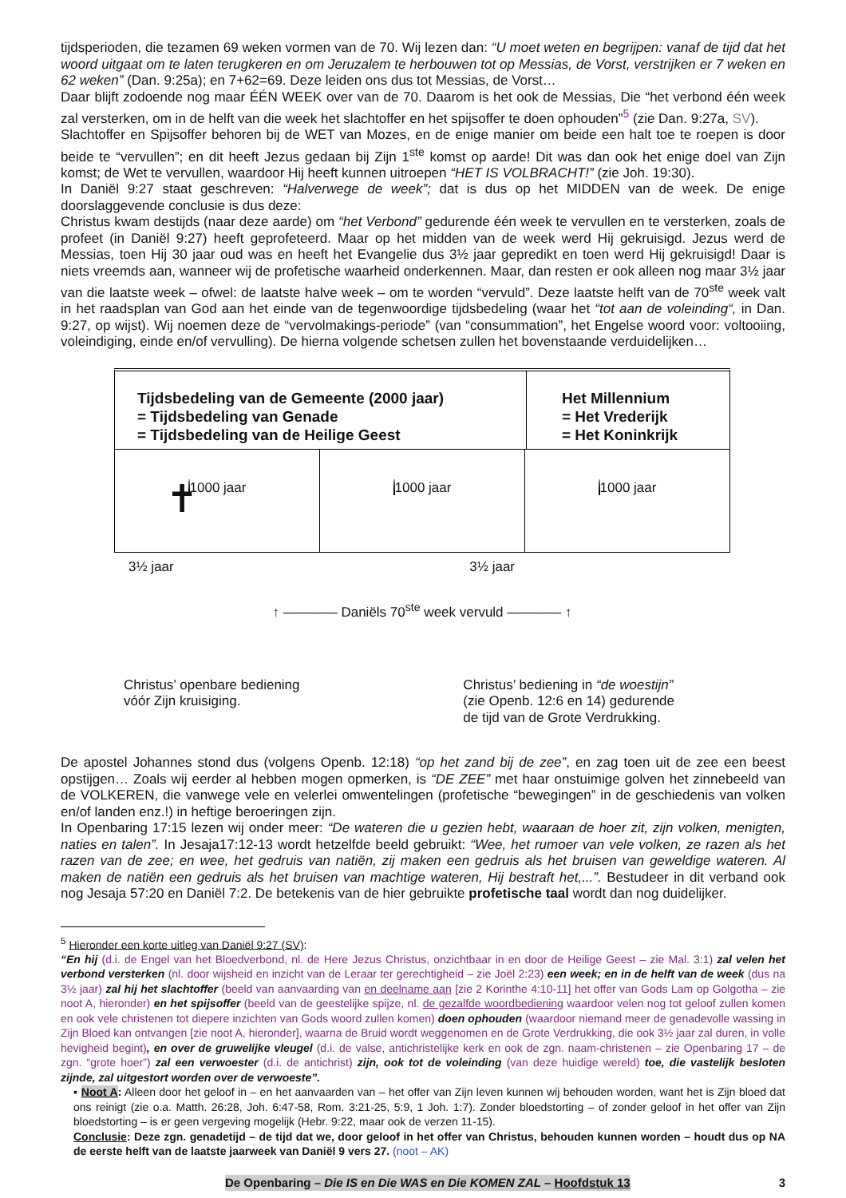tijdsperioden, die tezamen 69 weken vormen van de 70. Wij lezen dan: “U moet weten en begrijpen: vanaf de tijd dat het woord uitgaat om te laten terugkeren en om Jeruzalem te herbouwen tot op Messias, de Vorst, verstrijken er 7 weken en 62 weken” (Dan. 9:25a); en 7+62=69. Deze leiden ons dus tot Messias, de Vorst…
Daar blijft zodoende nog maar ÉÉN WEEK over van de 70. Daarom is het ook de Messias, Die “het verbond één week zal versterken, om in de helft van die week het slachtoffer en het spijsoffer te doen ophouden”<sup>5</sup> (zie Dan. 9:27a, SV).
Slachtoffer en Spijsoffer behoren bij de WET van Mozes, en de enige manier om beide een halt toe te roepen is door beide te “vervullen”; en dit heeft Jezus gedaan bij Zijn 1<sup>ste</sup> komst op aarde! Dit was dan ook het enige doel van Zijn komst; de Wet te vervullen, waardoor Hij heeft kunnen uitroepen “HET IS VOLBRACHT!” (zie Joh. 19:30).
In Daniël 9:27 staat geschreven: “Halverwege de week”; dat is dus op het MIDDEN van de week. De enige doorslaggevende conclusie is dus deze:
Christus kwam destijds (naar deze aarde) om “het Verbond” gedurende één week te vervullen en te versterken, zoals de profeet (in Daniël 9:27) heeft geprofeteerd. Maar op het midden van de week werd Hij gekruisigd. Jezus werd de Messias, toen Hij 30 jaar oud was en heeft het Evangelie dus 3½ jaar gepredikt en toen werd Hij gekruisigd! Daar is niets vreemds aan, wanneer wij de profetische waarheid onderkennen. Maar, dan resten er ook alleen nog maar 3½ jaar van die laatste week – ofwel: de laatste halve week – om te worden “vervuld”. Deze laatste helft van de 70<sup>ste</sup> week valt in het raadsplan van God aan het einde van de tegenwoordige tijdsbedeling (waar het “tot aan de voleinding“, in Dan. 9:27, op wijst). Wij noemen deze de “vervolmakings-periode” (van “consummation”, het Engelse woord voor: voltooiing, voleindiging, einde en/of vervulling). De hierna volgende schetsen zullen het bovenstaande verduidelijken…
Tijdsbedeling van de Gemeente (2000 jaar)
= Tijdsbedeling van Genade
= Tijdsbedeling van de Heilige Geest
Het Millennium
= Het Vrederijk
= Het Koninkrijk
1000 jaar
✝
1000 jaar 1000 jaar
3½ jaar 3½ jaar
↑ ———— Daniëls 70<sup>ste</sup> week vervuld ———— ↑
Christus’ openbare bediening
vóór Zijn kruisiging. Christus’ bediening in “de woestijn”
(zie Openb. 12:6 en 14) gedurende
de tijd van de Grote Verdrukking.
De apostel Johannes stond dus (volgens Openb. 12:18) “op het zand bij de zee”, en zag toen uit de zee een beest opstijgen… Zoals wij eerder al hebben mogen opmerken, is “DE ZEE” met haar onstuimige golven het zinnebeeld van de VOLKEREN, die vanwege vele en velerlei omwentelingen (profetische “bewegingen” in de geschiedenis van volken en/of landen enz.!) in heftige beroeringen zijn.
In Openbaring 17:15 lezen wij onder meer: “De wateren die u gezien hebt, waaraan de hoer zit, zijn volken, menigten, naties en talen”. In Jesaja17:12-13 wordt hetzelfde beeld gebruikt: “Wee, het rumoer van vele volken, ze razen als het razen van de zee; en wee, het gedruis van natiën, zij maken een gedruis als het bruisen van geweldige wateren. Al maken de natiën een gedruis als het bruisen van machtige wateren, Hij bestraft het,...”. Bestudeer in dit verband ook nog Jesaja 57:20 en Daniël 7:2. De betekenis van de hier gebruikte profetische taal wordt dan nog duidelijker.
<sup>5</sup> Hieronder een korte uitleg van Daniël 9:27 (SV):
“En hij (d.i. de Engel van het Bloedverbond, nl. de Here Jezus Christus, onzichtbaar in en door de Heilige Geest – zie Mal. 3:1) zal velen het verbond versterken (nl. door wijsheid en inzicht van de Leraar ter gerechtigheid – zie Joël 2:23) een week; en in de helft van de week (dus na 3½ jaar) zal hij het slachtoffer (beeld van aanvaarding van en deelname aan [zie 2 Korinthe 4:10-11] het offer van Gods Lam op Golgotha – zie noot A, hieronder) en het spijsoffer (beeld van de geestelijke spijze, nl. de gezalfde woordbediening waardoor velen nog tot geloof zullen komen en ook vele christenen tot diepere inzichten van Gods woord zullen komen) doen ophouden (waardoor niemand meer de genadevolle wassing in Zijn Bloed kan ontvangen [zie noot A, hieronder], waarna de Bruid wordt weggenomen en de Grote Verdrukking, die ook 3½ jaar zal duren, in volle hevigheid begint), en over de gruwelijke vleugel (d.i. de valse, antichristelijke kerk en ook de zgn. naam-christenen – zie Openbaring 17 – de zgn. “grote hoer”) zal een verwoester (d.i. de antichrist) zijn, ook tot de voleinding (van deze huidige wereld) toe, die vastelijk besloten zijnde, zal uitgestort worden over de verwoeste”.
▪ Noot A: Alleen door het geloof in – en het aanvaarden van – het offer van Zijn leven kunnen wij behouden worden, want het is Zijn bloed dat ons reinigt (zie o.a. Matth. 26:28, Joh. 6:47-58, Rom. 3:21-25, 5:9, 1 Joh. 1:7). Zonder bloedstorting – of zonder geloof in het offer van Zijn bloedstorting – is er geen vergeving mogelijk (Hebr. 9:22, maar ook de verzen 11-15).
Conclusie: Deze zgn. genadetijd – de tijd dat we, door geloof in het offer van Christus, behouden kunnen worden – houdt dus op NA de eerste helft van de laatste jaarweek van Daniël 9 vers 27. (noot – AK)
De Openbaring – Die IS en Die WAS en Die KOMEN ZAL – Hoofdstuk 13 3